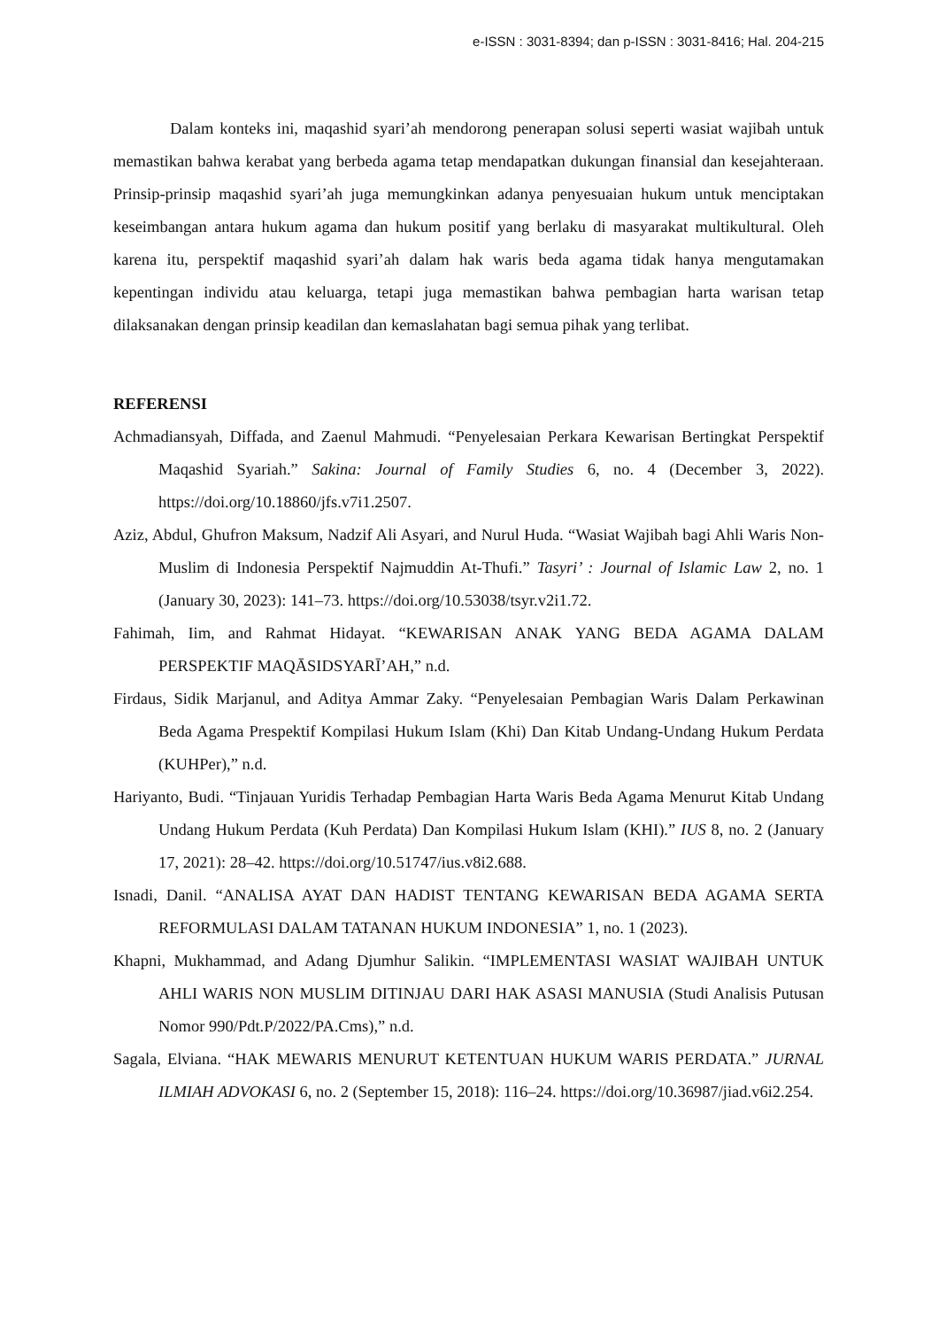e-ISSN : 3031-8394; dan p-ISSN : 3031-8416; Hal. 204-215
Dalam konteks ini, maqashid syari’ah mendorong penerapan solusi seperti wasiat wajibah untuk memastikan bahwa kerabat yang berbeda agama tetap mendapatkan dukungan finansial dan kesejahteraan. Prinsip-prinsip maqashid syari’ah juga memungkinkan adanya penyesuaian hukum untuk menciptakan keseimbangan antara hukum agama dan hukum positif yang berlaku di masyarakat multikultural. Oleh karena itu, perspektif maqashid syari’ah dalam hak waris beda agama tidak hanya mengutamakan kepentingan individu atau keluarga, tetapi juga memastikan bahwa pembagian harta warisan tetap dilaksanakan dengan prinsip keadilan dan kemaslahatan bagi semua pihak yang terlibat.
REFERENSI
Achmadiansyah, Diffada, and Zaenul Mahmudi. “Penyelesaian Perkara Kewarisan Bertingkat Perspektif Maqashid Syariah.” Sakina: Journal of Family Studies 6, no. 4 (December 3, 2022). https://doi.org/10.18860/jfs.v7i1.2507.
Aziz, Abdul, Ghufron Maksum, Nadzif Ali Asyari, and Nurul Huda. “Wasiat Wajibah bagi Ahli Waris Non-Muslim di Indonesia Perspektif Najmuddin At-Thufi.” Tasyri’ : Journal of Islamic Law 2, no. 1 (January 30, 2023): 141–73. https://doi.org/10.53038/tsyr.v2i1.72.
Fahimah, Iim, and Rahmat Hidayat. “KEWARISAN ANAK YANG BEDA AGAMA DALAM PERSPEKTIF MAQĀSIDSYARĪ’AH,” n.d.
Firdaus, Sidik Marjanul, and Aditya Ammar Zaky. “Penyelesaian Pembagian Waris Dalam Perkawinan Beda Agama Prespektif Kompilasi Hukum Islam (Khi) Dan Kitab Undang-Undang Hukum Perdata (KUHPer),” n.d.
Hariyanto, Budi. “Tinjauan Yuridis Terhadap Pembagian Harta Waris Beda Agama Menurut Kitab Undang Undang Hukum Perdata (Kuh Perdata) Dan Kompilasi Hukum Islam (KHI).” IUS 8, no. 2 (January 17, 2021): 28–42. https://doi.org/10.51747/ius.v8i2.688.
Isnadi, Danil. “ANALISA AYAT DAN HADIST TENTANG KEWARISAN BEDA AGAMA SERTA REFORMULASI DALAM TATANAN HUKUM INDONESIA” 1, no. 1 (2023).
Khapni, Mukhammad, and Adang Djumhur Salikin. “IMPLEMENTASI WASIAT WAJIBAH UNTUK AHLI WARIS NON MUSLIM DITINJAU DARI HAK ASASI MANUSIA (Studi Analisis Putusan Nomor 990/Pdt.P/2022/PA.Cms),” n.d.
Sagala, Elviana. “HAK MEWARIS MENURUT KETENTUAN HUKUM WARIS PERDATA.” JURNAL ILMIAH ADVOKASI 6, no. 2 (September 15, 2018): 116–24. https://doi.org/10.36987/jiad.v6i2.254.